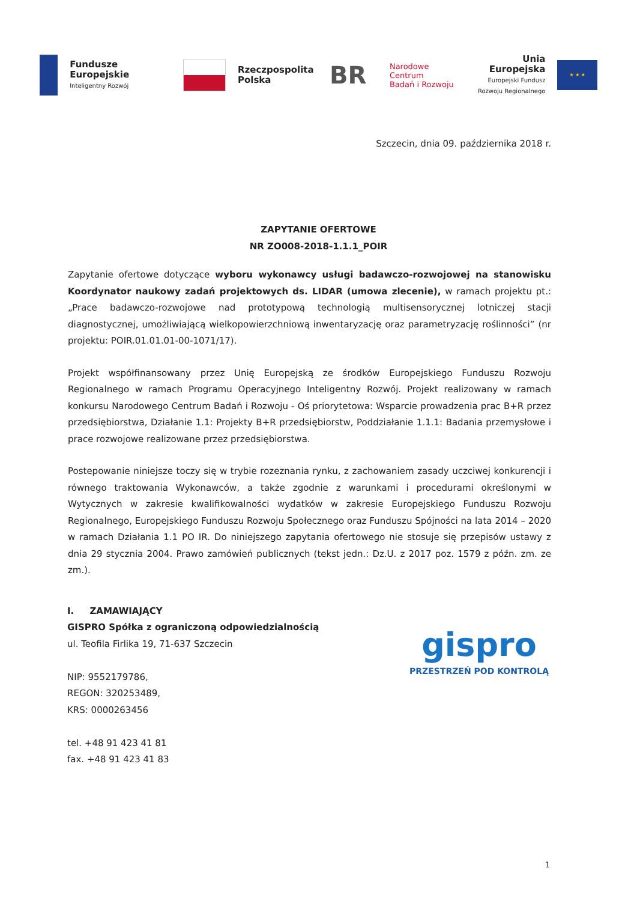Fundusze
Europejskie
Inteligentny Rozwój
Rzeczpospolita
Polska
BR
Narodowe Centrum
Badań i Rozwoju
Unia Europejska
Europejski Fundusz
Rozwoju Regionalnego
★ ★ ★
Szczecin, dnia 09. października 2018 r.
ZAPYTANIE OFERTOWE
NR ZO008-2018-1.1.1_POIR
Zapytanie ofertowe dotyczące wyboru wykonawcy usługi badawczo-rozwojowej na stanowisku Koordynator naukowy zadań projektowych ds. LIDAR (umowa zlecenie), w ramach projektu pt.: „Prace badawczo-rozwojowe nad prototypową technologią multisensorycznej lotniczej stacji diagnostycznej, umożliwiającą wielkopowierzchniową inwentaryzację oraz parametryzację roślinności” (nr projektu: POIR.01.01.01-00-1071/17).
Projekt współfinansowany przez Unię Europejską ze środków Europejskiego Funduszu Rozwoju Regionalnego w ramach Programu Operacyjnego Inteligentny Rozwój. Projekt realizowany w ramach konkursu Narodowego Centrum Badań i Rozwoju - Oś priorytetowa: Wsparcie prowadzenia prac B+R przez przedsiębiorstwa, Działanie 1.1: Projekty B+R przedsiębiorstw, Poddziałanie 1.1.1: Badania przemysłowe i prace rozwojowe realizowane przez przedsiębiorstwa.
Postepowanie niniejsze toczy się w trybie rozeznania rynku, z zachowaniem zasady uczciwej konkurencji i równego traktowania Wykonawców, a także zgodnie z warunkami i procedurami określonymi w Wytycznych w zakresie kwalifikowalności wydatków w zakresie Europejskiego Funduszu Rozwoju Regionalnego, Europejskiego Funduszu Rozwoju Społecznego oraz Funduszu Spójności na lata 2014 – 2020 w ramach Działania 1.1 PO IR. Do niniejszego zapytania ofertowego nie stosuje się przepisów ustawy z dnia 29 stycznia 2004. Prawo zamówień publicznych (tekst jedn.: Dz.U. z 2017 poz. 1579 z późn. zm. ze zm.).
I. ZAMAWIAJĄCY
GISPRO Spółka z ograniczoną odpowiedzialnością
ul. Teofila Firlika 19, 71-637 Szczecin
NIP: 9552179786,
REGON: 320253489,
KRS: 0000263456
tel. +48 91 423 41 81
fax. +48 91 423 41 83
gispro
PRZESTRZEŃ POD KONTROLĄ
1